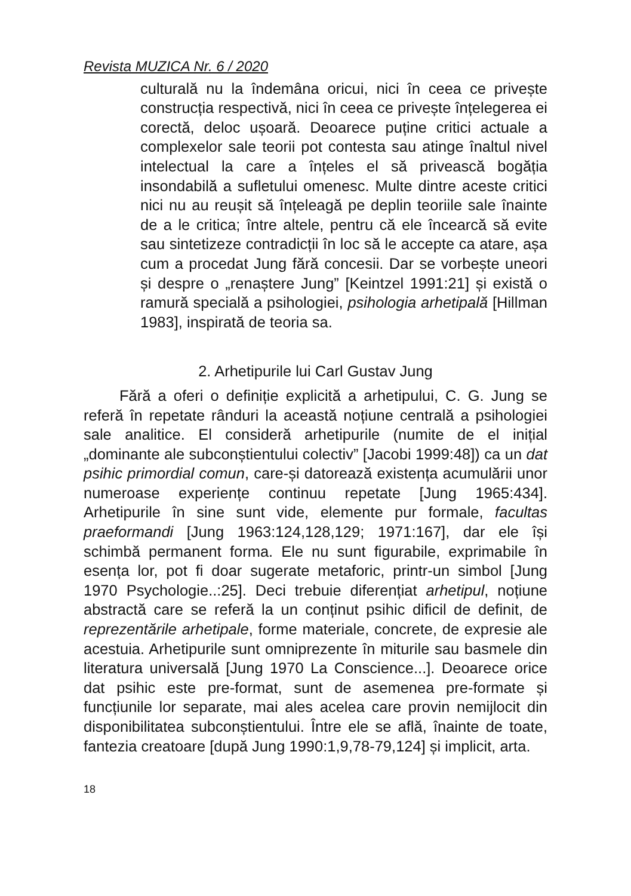Revista MUZICA Nr. 6 / 2020
culturală nu la îndemâna oricui, nici în ceea ce privește construcția respectivă, nici în ceea ce privește înțelegerea ei corectă, deloc ușoară. Deoarece puține critici actuale a complexelor sale teorii pot contesta sau atinge înaltul nivel intelectual la care a înțeles el să privească bogăția insondabilă a sufletului omenesc. Multe dintre aceste critici nici nu au reușit să înțeleagă pe deplin teoriile sale înainte de a le critica; între altele, pentru că ele încearcă să evite sau sintetizeze contradicții în loc să le accepte ca atare, așa cum a procedat Jung fără concesii. Dar se vorbește uneori și despre o „renaștere Jung” [Keintzel 1991:21] și există o ramură specială a psihologiei, psihologia arhetipală [Hillman 1983], inspirată de teoria sa.
2. Arhetipurile lui Carl Gustav Jung
Fără a oferi o definiție explicită a arhetipului, C. G. Jung se referă în repetate rânduri la această noțiune centrală a psihologiei sale analitice. El consideră arhetipurile (numite de el inițial „dominante ale subconștientului colectiv” [Jacobi 1999:48]) ca un dat psihic primordial comun, care-și datorează existența acumulării unor numeroase experiențe continuu repetate [Jung 1965:434]. Arhetipurile în sine sunt vide, elemente pur formale, facultas praeformandi [Jung 1963:124,128,129; 1971:167], dar ele își schimbă permanent forma. Ele nu sunt figurabile, exprimabile în esența lor, pot fi doar sugerate metaforic, printr-un simbol [Jung 1970 Psychologie..:25]. Deci trebuie diferențiat arhetipul, noțiune abstractă care se referă la un conținut psihic dificil de definit, de reprezentările arhetipale, forme materiale, concrete, de expresie ale acestuia. Arhetipurile sunt omniprezente în miturile sau basmele din literatura universală [Jung 1970 La Conscience...]. Deoarece orice dat psihic este pre-format, sunt de asemenea pre-formate și funcțiunile lor separate, mai ales acelea care provin nemijlocit din disponibilitatea subconștientului. Între ele se află, înainte de toate, fantezia creatoare [după Jung 1990:1,9,78-79,124] și implicit, arta.
18